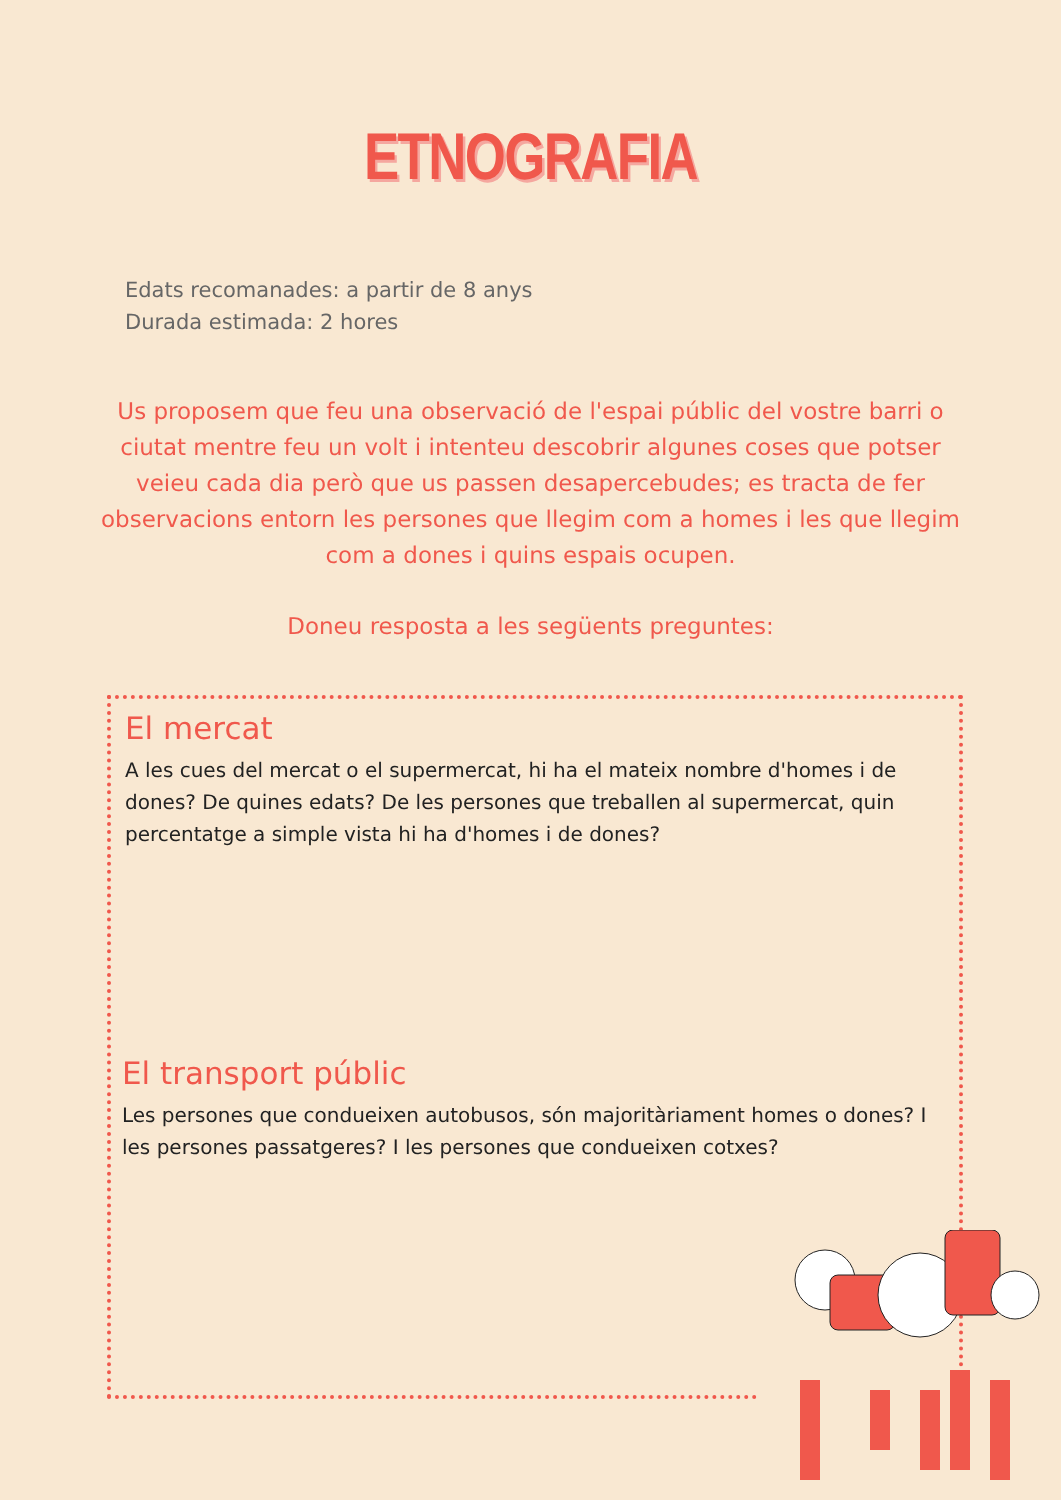ETNOGRAFIA
Edats recomanades: a partir de 8 anys
Durada estimada: 2 hores
Us proposem que feu una observació de l'espai públic del vostre barri o ciutat mentre feu un volt i intenteu descobrir algunes coses que potser veieu cada dia però que us passen desapercebudes; es tracta de fer observacions entorn les persones que llegim com a homes i les que llegim com a dones i quins espais ocupen.
Doneu resposta a les següents preguntes:
El mercat
A les cues del mercat o el supermercat, hi ha el mateix nombre d'homes i de dones? De quines edats? De les persones que treballen al supermercat, quin percentatge a simple vista hi ha d'homes i de dones?
El transport públic
Les persones que condueixen autobusos, són majoritàriament homes o dones? I les persones passatgeres? I les persones que condueixen cotxes?